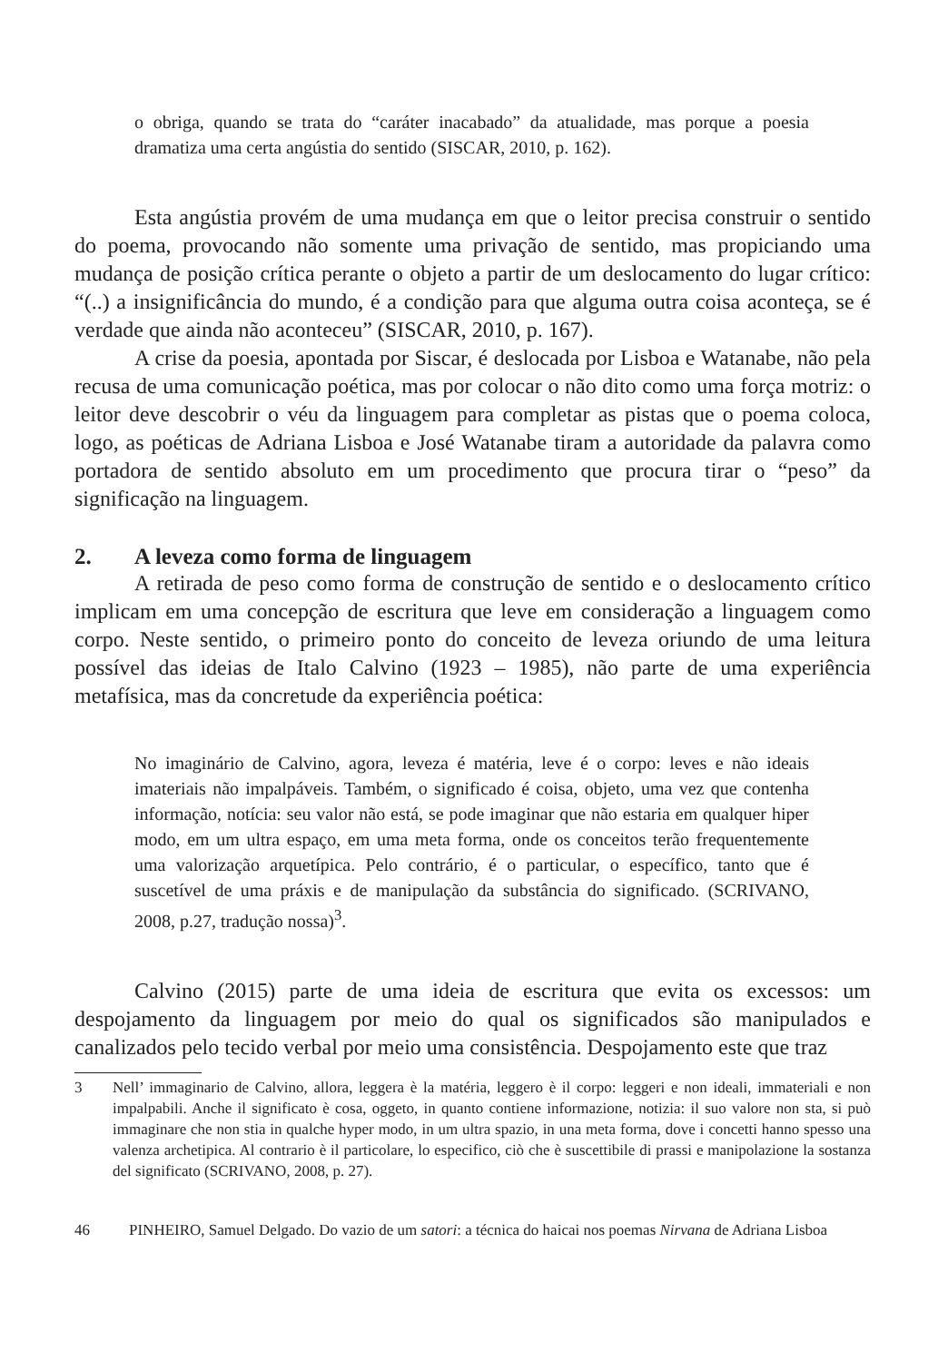o obriga, quando se trata do “caráter inacabado” da atualidade, mas porque a poesia dramatiza uma certa angústia do sentido (SISCAR, 2010, p. 162).
Esta angústia provém de uma mudança em que o leitor precisa construir o sentido do poema, provocando não somente uma privação de sentido, mas propiciando uma mudança de posição crítica perante o objeto a partir de um deslocamento do lugar crítico: “(..) a insignificância do mundo, é a condição para que alguma outra coisa aconteça, se é verdade que ainda não aconteceu” (SISCAR, 2010, p. 167).
A crise da poesia, apontada por Siscar, é deslocada por Lisboa e Watanabe, não pela recusa de uma comunicação poética, mas por colocar o não dito como uma força motriz: o leitor deve descobrir o véu da linguagem para completar as pistas que o poema coloca, logo, as poéticas de Adriana Lisboa e José Watanabe tiram a autoridade da palavra como portadora de sentido absoluto em um procedimento que procura tirar o “peso” da significação na linguagem.
2. A leveza como forma de linguagem
A retirada de peso como forma de construção de sentido e o deslocamento crítico implicam em uma concepção de escritura que leve em consideração a linguagem como corpo. Neste sentido, o primeiro ponto do conceito de leveza oriundo de uma leitura possível das ideias de Italo Calvino (1923 – 1985), não parte de uma experiência metafísica, mas da concretude da experiência poética:
No imaginário de Calvino, agora, leveza é matéria, leve é o corpo: leves e não ideais imateriais não impalpáveis. Também, o significado é coisa, objeto, uma vez que contenha informação, notícia: seu valor não está, se pode imaginar que não estaria em qualquer hiper modo, em um ultra espaço, em uma meta forma, onde os conceitos terão frequentemente uma valorização arquetípica. Pelo contrário, é o particular, o específico, tanto que é suscetível de uma práxis e de manipulação da substância do significado. (SCRIVANO, 2008, p.27, tradução nossa)<sup>3</sup>.
Calvino (2015) parte de uma ideia de escritura que evita os excessos: um despojamento da linguagem por meio do qual os significados são manipulados e canalizados pelo tecido verbal por meio uma consistência. Despojamento este que traz
3 Nell’ immaginario de Calvino, allora, leggera è la matéria, leggero è il corpo: leggeri e non ideali, immateriali e non impalpabili. Anche il significato è cosa, oggeto, in quanto contiene informazione, notizia: il suo valore non sta, si può immaginare che non stia in qualche hyper modo, in um ultra spazio, in una meta forma, dove i concetti hanno spesso una valenza archetipica. Al contrario è il particolare, lo especifico, ciò che è suscettibile di prassi e manipolazione la sostanza del significato (SCRIVANO, 2008, p. 27).
46 PINHEIRO, Samuel Delgado. Do vazio de um satori: a técnica do haicai nos poemas Nirvana de Adriana Lisboa